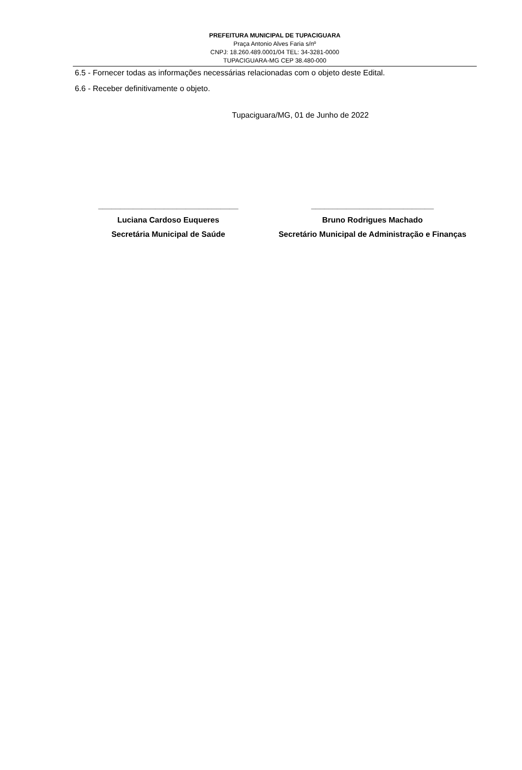PREFEITURA MUNICIPAL DE TUPACIGUARA
Praça Antonio Alves Faria s/nº
CNPJ: 18.260.489.0001/04 TEL: 34-3281-0000
TUPACIGUARA-MG CEP 38.480-000
6.5 - Fornecer todas as informações necessárias relacionadas com o objeto deste Edital.
6.6 - Receber definitivamente o objeto.
Tupaciguara/MG, 01 de Junho de 2022
________________________________
Luciana Cardoso Euqueres
Secretária Municipal de Saúde
____________________________
Bruno Rodrigues Machado
Secretário Municipal de Administração e Finanças